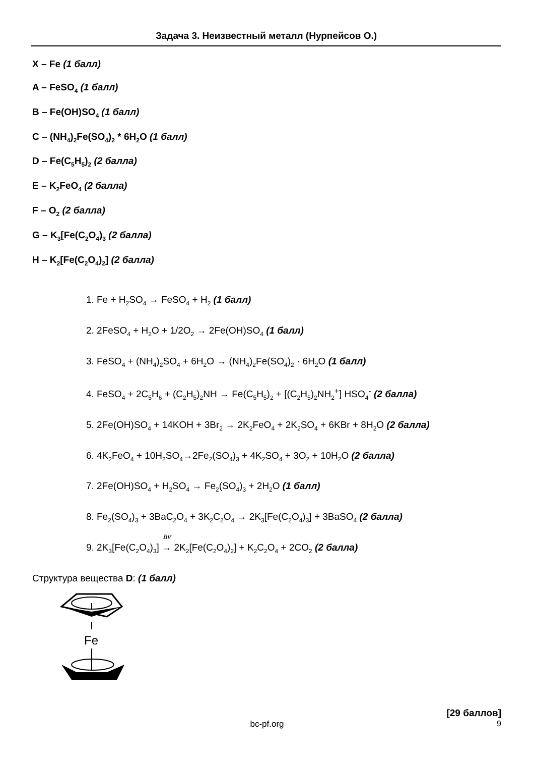Задача 3. Неизвестный металл (Нурпейсов О.)
X – Fe (1 балл)
A – FeSO<sub>4</sub> (1 балл)
B – Fe(OH)SO<sub>4</sub> (1 балл)
C – (NH<sub>4</sub>)<sub>2</sub>Fe(SO<sub>4</sub>)<sub>2</sub> * 6H<sub>2</sub>O (1 балл)
D – Fe(C<sub>5</sub>H<sub>5</sub>)<sub>2</sub> (2 балла)
E – K<sub>2</sub>FeO<sub>4</sub> (2 балла)
F – O<sub>2</sub> (2 балла)
G – K<sub>3</sub>[Fe(C<sub>2</sub>O<sub>4</sub>)<sub>3</sub> (2 балла)
H – K<sub>2</sub>[Fe(C<sub>2</sub>O<sub>4</sub>)<sub>2</sub>] (2 балла)
1. Fe + H<sub>2</sub>SO<sub>4</sub> → FeSO<sub>4</sub> + H<sub>2</sub> (1 балл)
2. 2FeSO<sub>4</sub> + H<sub>2</sub>O + 1/2O<sub>2</sub> → 2Fe(OH)SO<sub>4</sub> (1 балл)
3. FeSO<sub>4</sub> + (NH<sub>4</sub>)<sub>2</sub>SO<sub>4</sub> + 6H<sub>2</sub>O → (NH<sub>4</sub>)<sub>2</sub>Fe(SO<sub>4</sub>)<sub>2</sub> · 6H<sub>2</sub>O (1 балл)
4. FeSO<sub>4</sub> + 2C<sub>5</sub>H<sub>6</sub> + (C<sub>2</sub>H<sub>5</sub>)<sub>2</sub>NH → Fe(C<sub>5</sub>H<sub>5</sub>)<sub>2</sub> + [(C<sub>2</sub>H<sub>5</sub>)<sub>2</sub>NH<sub>2</sub><sup>+</sup>] HSO<sub>4</sub><sup>-</sup> (2 балла)
5. 2Fe(OH)SO<sub>4</sub> + 14KOH + 3Br<sub>2</sub> → 2K<sub>2</sub>FeO<sub>4</sub> + 2K<sub>2</sub>SO<sub>4</sub> + 6KBr + 8H<sub>2</sub>O (2 балла)
6. 4K<sub>2</sub>FeO<sub>4</sub> + 10H<sub>2</sub>SO<sub>4</sub>→2Fe<sub>2</sub>(SO<sub>4</sub>)<sub>3</sub> + 4K<sub>2</sub>SO<sub>4</sub> + 3O<sub>2</sub> + 10H<sub>2</sub>O (2 балла)
7. 2Fe(OH)SO<sub>4</sub> + H<sub>2</sub>SO<sub>4</sub> → Fe<sub>2</sub>(SO<sub>4</sub>)<sub>3</sub> + 2H<sub>2</sub>O (1 балл)
8. Fe<sub>2</sub>(SO<sub>4</sub>)<sub>3</sub> + 3BaC<sub>2</sub>O<sub>4</sub> + 3K<sub>2</sub>C<sub>2</sub>O<sub>4</sub> → 2K<sub>3</sub>[Fe(C<sub>2</sub>O<sub>4</sub>)<sub>3</sub>] + 3BaSO<sub>4</sub> (2 балла)
9. 2K<sub>3</sub>[Fe(C<sub>2</sub>O<sub>4</sub>)<sub>3</sub>] hv → 2K<sub>2</sub>[Fe(C<sub>2</sub>O<sub>4</sub>)<sub>2</sub>] + K<sub>2</sub>C<sub>2</sub>O<sub>4</sub> + 2CO<sub>2</sub> (2 балла)
Структура вещества D: (1 балл)
Fe
[29 баллов]
bc-pf.org 9